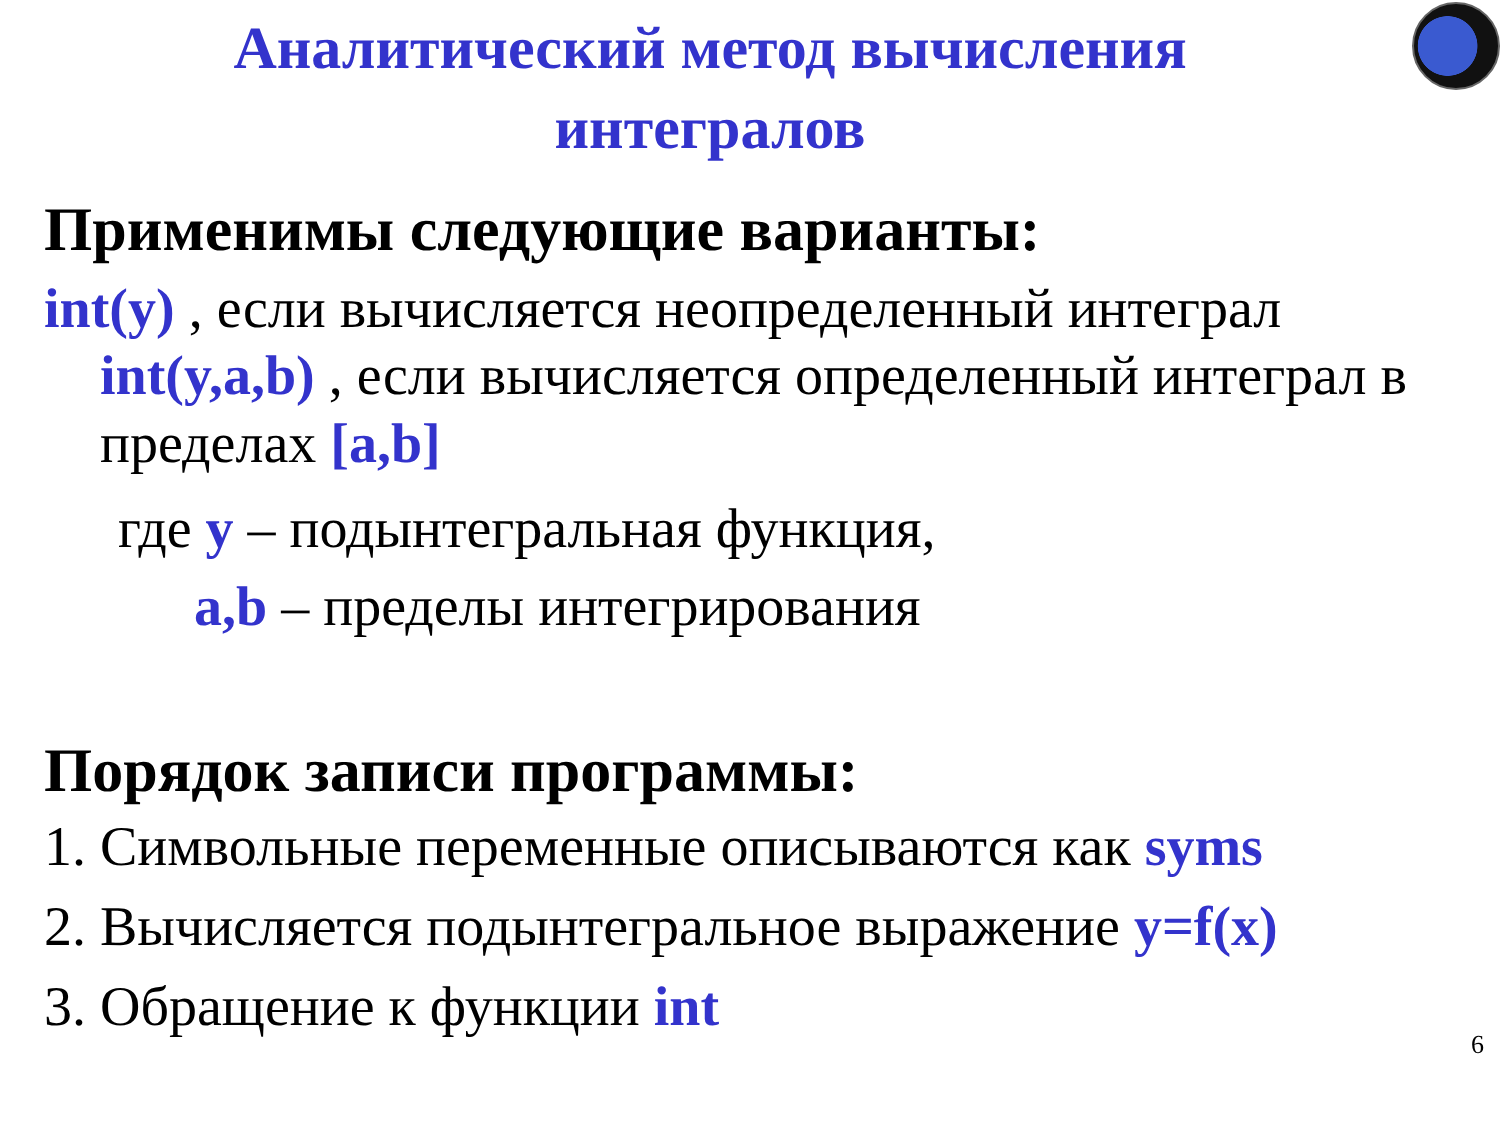Аналитический метод вычисления
интегралов
Применимы следующие варианты:
int(y) , если вычисляется неопределенный интеграл
int(y,a,b) , если вычисляется определенный интеграл в пределах [a,b]
где y – подынтегральная функция,
a,b – пределы интегрирования
Порядок записи программы:
1. Символьные переменные описываются как syms
2. Вычисляется подынтегральное выражение y=f(x)
3. Обращение к функции int
6